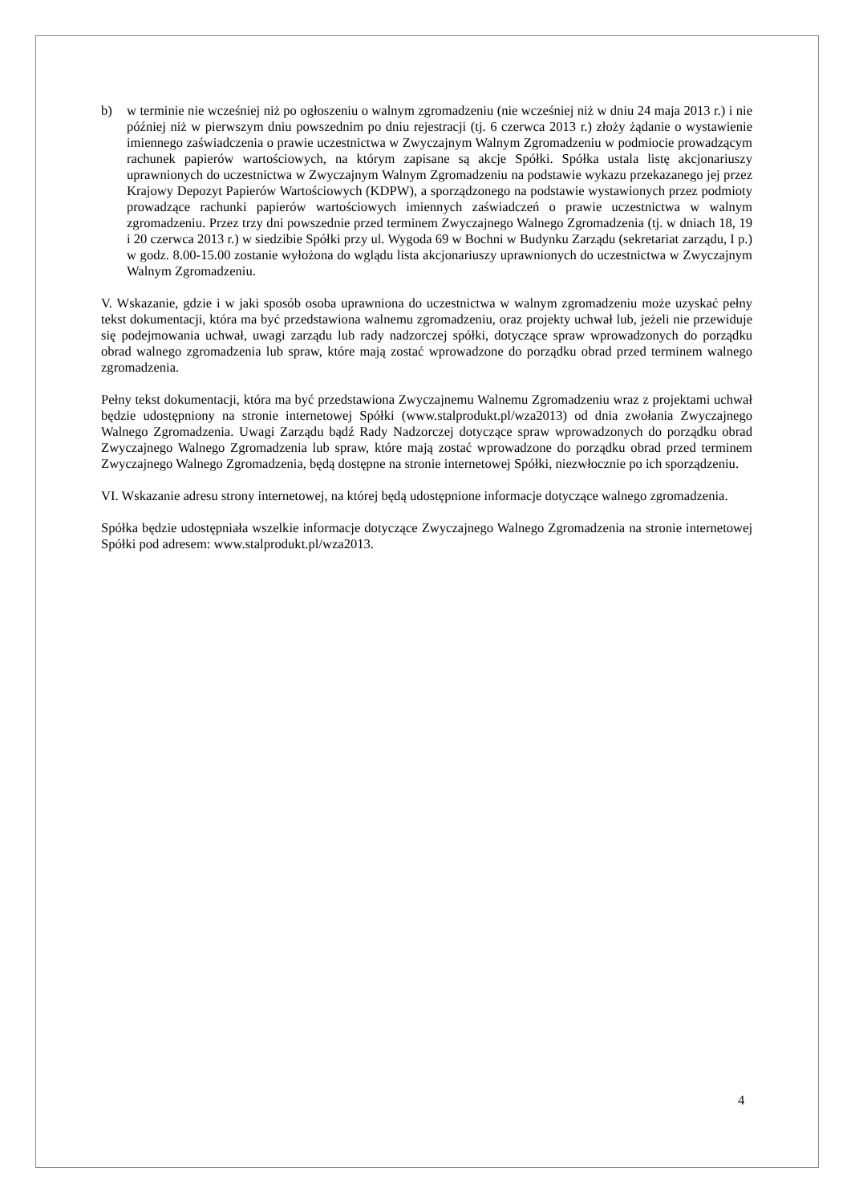b) w terminie nie wcześniej niż po ogłoszeniu o walnym zgromadzeniu (nie wcześniej niż w dniu 24 maja 2013 r.) i nie później niż w pierwszym dniu powszednim po dniu rejestracji (tj. 6 czerwca 2013 r.) złoży żądanie o wystawienie imiennego zaświadczenia o prawie uczestnictwa w Zwyczajnym Walnym Zgromadzeniu w podmiocie prowadzącym rachunek papierów wartościowych, na którym zapisane są akcje Spółki. Spółka ustala listę akcjonariuszy uprawnionych do uczestnictwa w Zwyczajnym Walnym Zgromadzeniu na podstawie wykazu przekazanego jej przez Krajowy Depozyt Papierów Wartościowych (KDPW), a sporządzonego na podstawie wystawionych przez podmioty prowadzące rachunki papierów wartościowych imiennych zaświadczeń o prawie uczestnictwa w walnym zgromadzeniu. Przez trzy dni powszednie przed terminem Zwyczajnego Walnego Zgromadzenia (tj. w dniach 18, 19 i 20 czerwca 2013 r.) w siedzibie Spółki przy ul. Wygoda 69 w Bochni w Budynku Zarządu (sekretariat zarządu, I p.) w godz. 8.00-15.00 zostanie wyłożona do wglądu lista akcjonariuszy uprawnionych do uczestnictwa w Zwyczajnym Walnym Zgromadzeniu.
V. Wskazanie, gdzie i w jaki sposób osoba uprawniona do uczestnictwa w walnym zgromadzeniu może uzyskać pełny tekst dokumentacji, która ma być przedstawiona walnemu zgromadzeniu, oraz projekty uchwał lub, jeżeli nie przewiduje się podejmowania uchwał, uwagi zarządu lub rady nadzorczej spółki, dotyczące spraw wprowadzonych do porządku obrad walnego zgromadzenia lub spraw, które mają zostać wprowadzone do porządku obrad przed terminem walnego zgromadzenia.
Pełny tekst dokumentacji, która ma być przedstawiona Zwyczajnemu Walnemu Zgromadzeniu wraz z projektami uchwał będzie udostępniony na stronie internetowej Spółki (www.stalprodukt.pl/wza2013) od dnia zwołania Zwyczajnego Walnego Zgromadzenia. Uwagi Zarządu bądź Rady Nadzorczej dotyczące spraw wprowadzonych do porządku obrad Zwyczajnego Walnego Zgromadzenia lub spraw, które mają zostać wprowadzone do porządku obrad przed terminem Zwyczajnego Walnego Zgromadzenia, będą dostępne na stronie internetowej Spółki, niezwłocznie po ich sporządzeniu.
VI. Wskazanie adresu strony internetowej, na której będą udostępnione informacje dotyczące walnego zgromadzenia.
Spółka będzie udostępniała wszelkie informacje dotyczące Zwyczajnego Walnego Zgromadzenia na stronie internetowej Spółki pod adresem: www.stalprodukt.pl/wza2013.
4